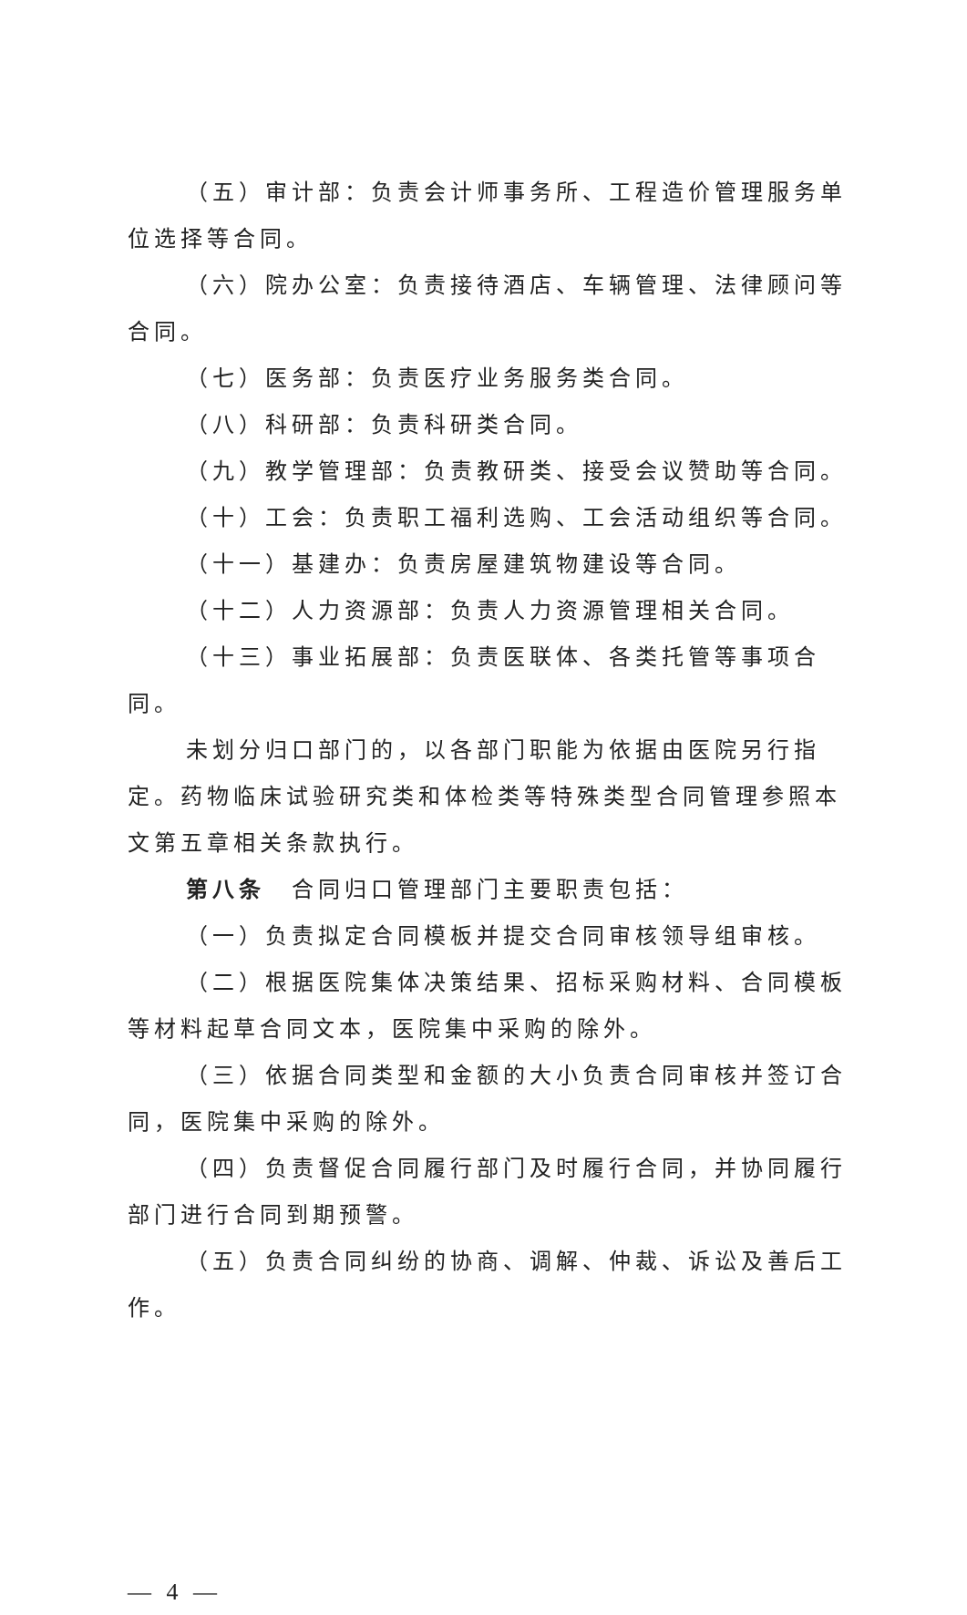（五）审计部：负责会计师事务所、工程造价管理服务单位选择等合同。
（六）院办公室：负责接待酒店、车辆管理、法律顾问等合同。
（七）医务部：负责医疗业务服务类合同。
（八）科研部：负责科研类合同。
（九）教学管理部：负责教研类、接受会议赞助等合同。
（十）工会：负责职工福利选购、工会活动组织等合同。
（十一）基建办：负责房屋建筑物建设等合同。
（十二）人力资源部：负责人力资源管理相关合同。
（十三）事业拓展部：负责医联体、各类托管等事项合同。
未划分归口部门的，以各部门职能为依据由医院另行指定。药物临床试验研究类和体检类等特殊类型合同管理参照本文第五章相关条款执行。
第八条　合同归口管理部门主要职责包括：
（一）负责拟定合同模板并提交合同审核领导组审核。
（二）根据医院集体决策结果、招标采购材料、合同模板等材料起草合同文本，医院集中采购的除外。
（三）依据合同类型和金额的大小负责合同审核并签订合同，医院集中采购的除外。
（四）负责督促合同履行部门及时履行合同，并协同履行部门进行合同到期预警。
（五）负责合同纠纷的协商、调解、仲裁、诉讼及善后工作。
— 4 —